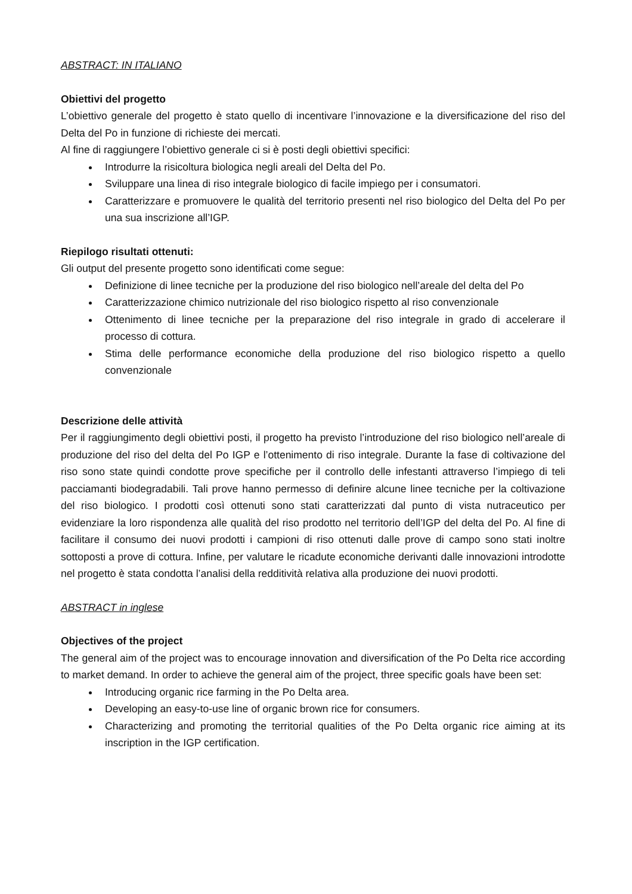ABSTRACT: IN ITALIANO
Obiettivi del progetto
L’obiettivo generale del progetto è stato quello di incentivare l’innovazione e la diversificazione del riso del Delta del Po in funzione di richieste dei mercati.
Al fine di raggiungere l’obiettivo generale ci si è posti degli obiettivi specifici:
Introdurre la risicoltura biologica negli areali del Delta del Po.
Sviluppare una linea di riso integrale biologico di facile impiego per i consumatori.
Caratterizzare e promuovere le qualità del territorio presenti nel riso biologico del Delta del Po per una sua inscrizione all’IGP.
Riepilogo risultati ottenuti:
Gli output del presente progetto sono identificati come segue:
Definizione di linee tecniche per la produzione del riso biologico nell’areale del delta del Po
Caratterizzazione chimico nutrizionale del riso biologico rispetto al riso convenzionale
Ottenimento di linee tecniche per la preparazione del riso integrale in grado di accelerare il processo di cottura.
Stima delle performance economiche della produzione del riso biologico rispetto a quello convenzionale
Descrizione delle attività
Per il raggiungimento degli obiettivi posti, il progetto ha previsto l’introduzione del riso biologico nell’areale di produzione del riso del delta del Po IGP e l’ottenimento di riso integrale. Durante la fase di coltivazione del riso sono state quindi condotte prove specifiche per il controllo delle infestanti attraverso l’impiego di teli pacciamanti biodegradabili. Tali prove hanno permesso di definire alcune linee tecniche per la coltivazione del riso biologico. I prodotti così ottenuti sono stati caratterizzati dal punto di vista nutraceutico per evidenziare la loro rispondenza alle qualità del riso prodotto nel territorio dell’IGP del delta del Po. Al fine di facilitare il consumo dei nuovi prodotti i campioni di riso ottenuti dalle prove di campo sono stati inoltre sottoposti a prove di cottura. Infine, per valutare le ricadute economiche derivanti dalle innovazioni introdotte nel progetto è stata condotta l’analisi della redditività relativa alla produzione dei nuovi prodotti.
ABSTRACT in inglese
Objectives of the project
The general aim of the project was to encourage innovation and diversification of the Po Delta rice according to market demand. In order to achieve the general aim of the project, three specific goals have been set:
Introducing organic rice farming in the Po Delta area.
Developing an easy-to-use line of organic brown rice for consumers.
Characterizing and promoting the territorial qualities of the Po Delta organic rice aiming at its inscription in the IGP certification.